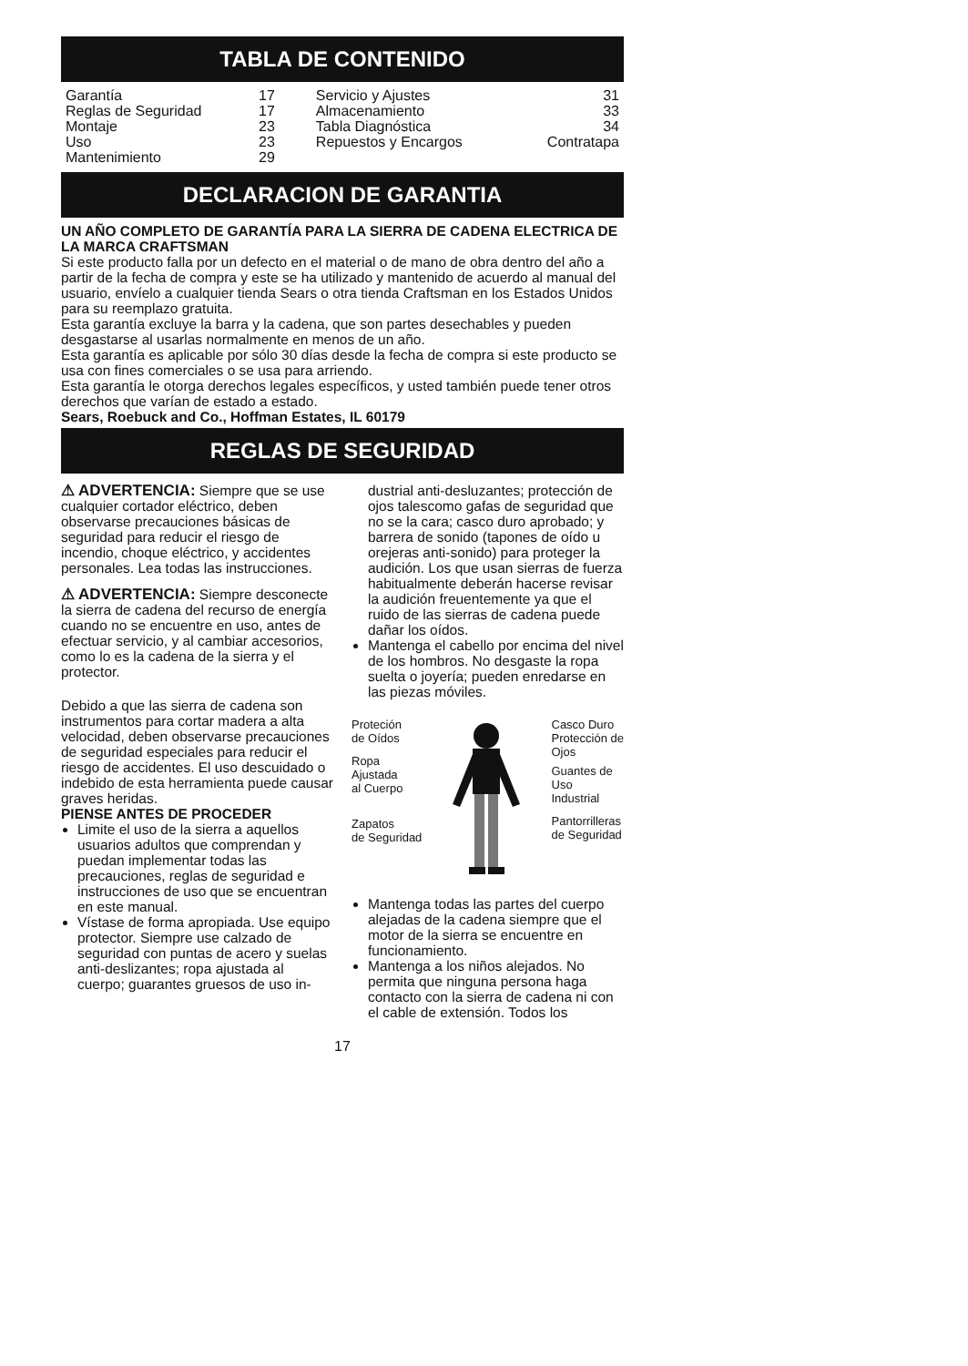TABLA DE CONTENIDO
| Garantía | 17 | Servicio y Ajustes | 31 |
| Reglas de Seguridad | 17 | Almacenamiento | 33 |
| Montaje | 23 | Tabla Diagnóstica | 34 |
| Uso | 23 | Repuestos y Encargos | Contratapa |
| Mantenimiento | 29 | | |
DECLARACION DE GARANTIA
UN AÑO COMPLETO DE GARANTÍA PARA LA SIERRA DE CADENA ELECTRICA DE LA MARCA CRAFTSMAN
Si este producto falla por un defecto en el material o de mano de obra dentro del año a partir de la fecha de compra y este se ha utilizado y mantenido de acuerdo al manual del usuario, envíelo a cualquier tienda Sears o otra tienda Craftsman en los Estados Unidos para su reemplazo gratuita.
Esta garantía excluye la barra y la cadena, que son partes desechables y pueden desgastarse al usarlas normalmente en menos de un año.
Esta garantía es aplicable por sólo 30 días desde la fecha de compra si este producto se usa con fines comerciales o se usa para arriendo.
Esta garantía le otorga derechos legales específicos, y usted también puede tener otros derechos que varían de estado a estado.
Sears, Roebuck and Co., Hoffman Estates, IL 60179
REGLAS DE SEGURIDAD
⚠ ADVERTENCIA: Siempre que se use cualquier cortador eléctrico, deben observarse precauciones básicas de seguridad para reducir el riesgo de incendio, choque eléctrico, y accidentes personales. Lea todas las instrucciones.
⚠ ADVERTENCIA: Siempre desconecte la sierra de cadena del recurso de energía cuando no se encuentre en uso, antes de efectuar servicio, y al cambiar accesorios, como lo es la cadena de la sierra y el protector.
Debido a que las sierra de cadena son instrumentos para cortar madera a alta velocidad, deben observarse precauciones de seguridad especiales para reducir el riesgo de accidentes. El uso descuidado o indebido de esta herramienta puede causar graves heridas.
PIENSE ANTES DE PROCEDER
Limite el uso de la sierra a aquellos usuarios adultos que comprendan y puedan implementar todas las precauciones, reglas de seguridad e instrucciones de uso que se encuentran en este manual.
Vístase de forma apropiada. Use equipo protector. Siempre use calzado de seguridad con puntas de acero y suelas anti-deslizantes; ropa ajustada al cuerpo; guarantes gruesos de uso in-
dustrial anti-desluzantes; protección de ojos talescomo gafas de seguridad que no se la cara; casco duro aprobado; y barrera de sonido (tapones de oído u orejeras anti-sonido) para proteger la audición. Los que usan sierras de fuerza habitualmente deberán hacerse revisar la audición freuentemente ya que el ruido de las sierras de cadena puede dañar los oídos.
Mantenga el cabello por encima del nivel de los hombros. No desgaste la ropa suelta o joyería; pueden enredarse en las piezas móviles.
Proteción
de Oídos
Ropa
Ajustada
al Cuerpo
Zapatos
de Seguridad
Casco Duro
Protección de
Ojos
Guantes de
Uso
Industrial
Pantorrilleras
de Seguridad
Mantenga todas las partes del cuerpo alejadas de la cadena siempre que el motor de la sierra se encuentre en funcionamiento.
Mantenga a los niños alejados. No permita que ninguna persona haga contacto con la sierra de cadena ni con el cable de extensión. Todos los
17